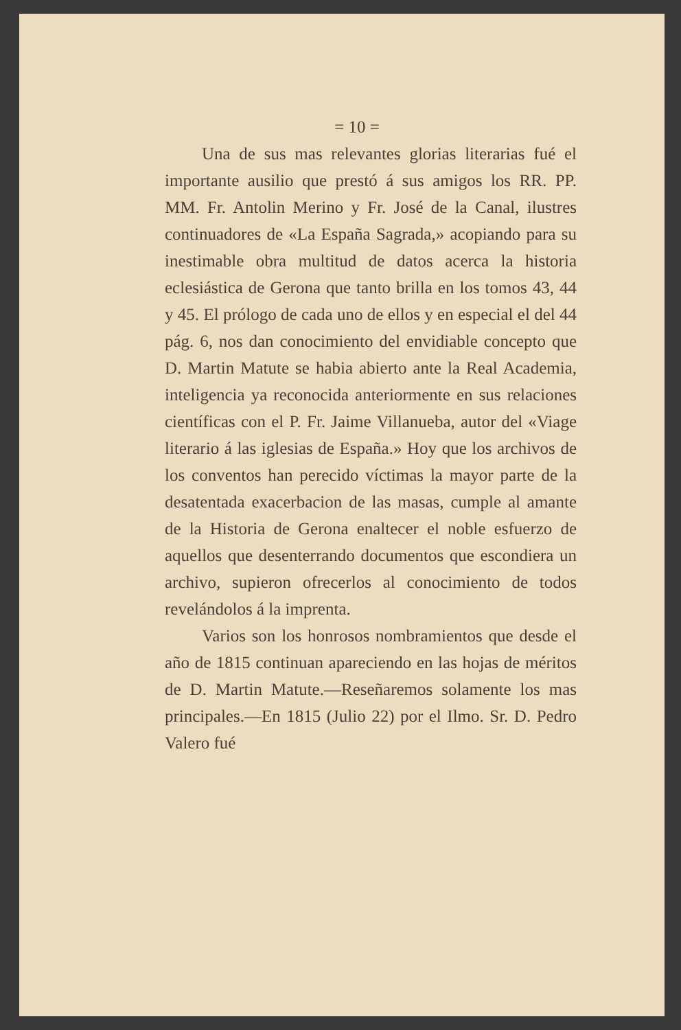= 10 =
Una de sus mas relevantes glorias literarias fué el importante ausilio que prestó á sus amigos los RR. PP. MM. Fr. Antolin Merino y Fr. José de la Canal, ilustres continuadores de «La España Sagrada,» acopiando para su inestimable obra multitud de datos acerca la historia eclesiástica de Gerona que tanto brilla en los tomos 43, 44 y 45. El prólogo de cada uno de ellos y en especial el del 44 pág. 6, nos dan conocimiento del envidiable concepto que D. Martin Matute se habia abierto ante la Real Academia, inteligencia ya reconocida anteriormente en sus relaciones científicas con el P. Fr. Jaime Villanueba, autor del «Viage literario á las iglesias de España.» Hoy que los archivos de los conventos han perecido víctimas la mayor parte de la desatentada exacerbacion de las masas, cumple al amante de la Historia de Gerona enaltecer el noble esfuerzo de aquellos que desenterrando documentos que escondiera un archivo, supieron ofrecerlos al conocimiento de todos revelándolos á la imprenta.
Varios son los honrosos nombramientos que desde el año de 1815 continuan apareciendo en las hojas de méritos de D. Martin Matute.—Reseñaremos solamente los mas principales.—En 1815 (Julio 22) por el Ilmo. Sr. D. Pedro Valero fué